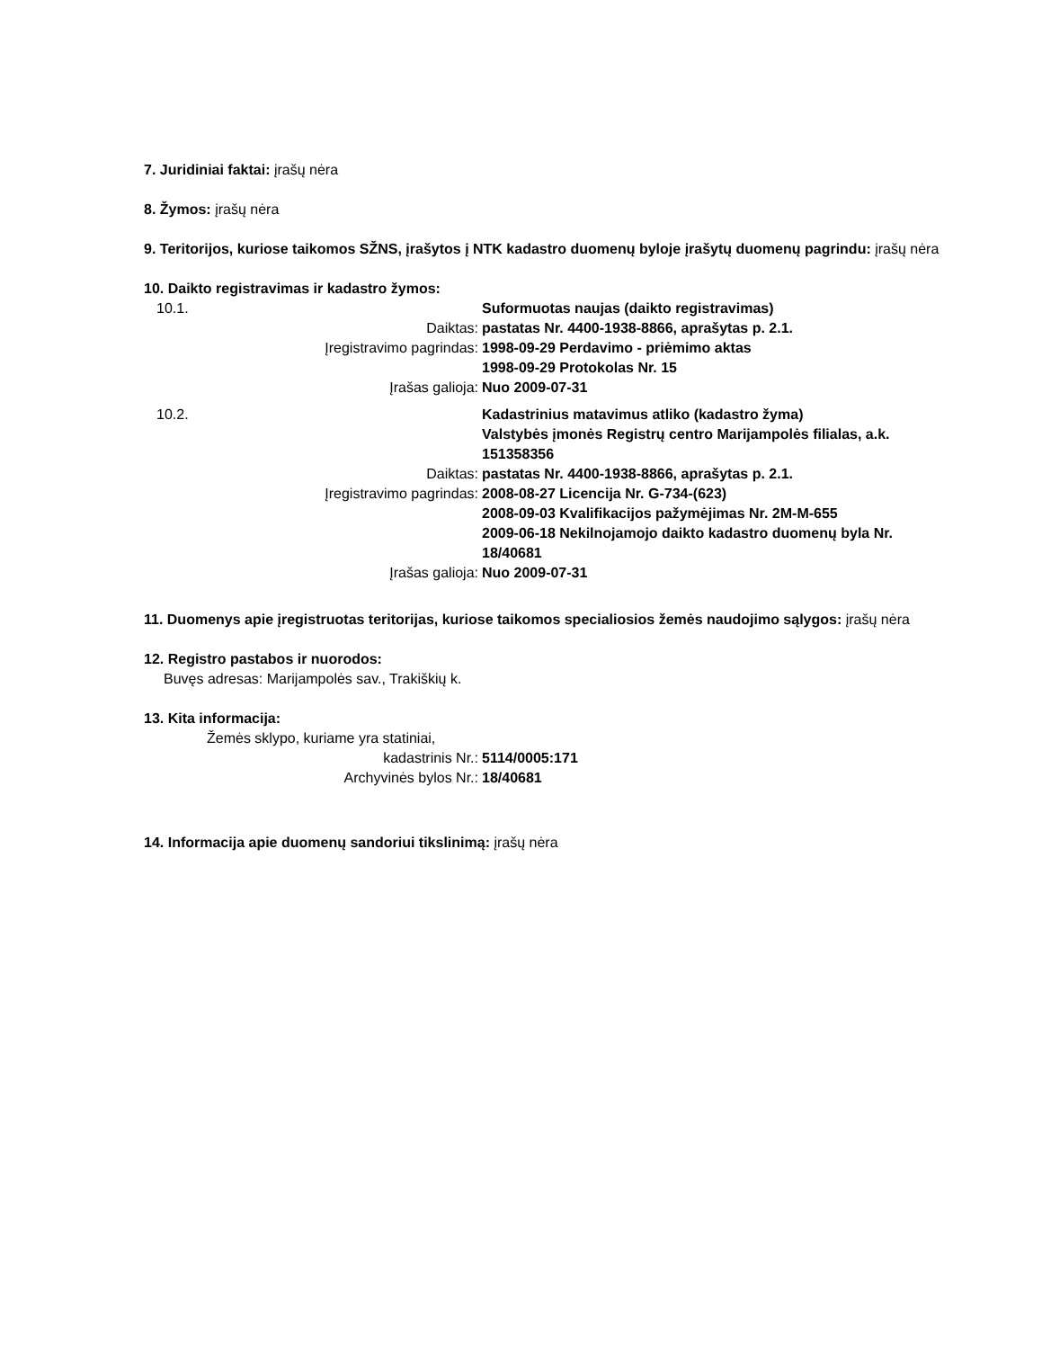7. Juridiniai faktai: įrašų nėra
8. Žymos: įrašų nėra
9. Teritorijos, kuriose taikomos SŽNS, įrašytos į NTK kadastro duomenų byloje įrašytų duomenų pagrindu: įrašų nėra
10. Daikto registravimas ir kadastro žymos:
10.1. Suformuotas naujas (daikto registravimas)
Daiktas: pastatas Nr. 4400-1938-8866, aprašytas p. 2.1.
Įregistravimo pagrindas: 1998-09-29 Perdavimo - priėmimo aktas
1998-09-29 Protokolas Nr. 15
Įrašas galioja: Nuo 2009-07-31
10.2. Kadastrinius matavimus atliko (kadastro žyma)
Valstybės įmonės Registrų centro Marijampolės filialas, a.k. 151358356
Daiktas: pastatas Nr. 4400-1938-8866, aprašytas p. 2.1.
Įregistravimo pagrindas: 2008-08-27 Licencija Nr. G-734-(623)
2008-09-03 Kvalifikacijos pažymėjimas Nr. 2M-M-655
2009-06-18 Nekilnojamojo daikto kadastro duomenų byla Nr. 18/40681
Įrašas galioja: Nuo 2009-07-31
11. Duomenys apie įregistruotas teritorijas, kuriose taikomos specialiosios žemės naudojimo sąlygos: įrašų nėra
12. Registro pastabos ir nuorodos:
Buvęs adresas: Marijampolės sav., Trakiškių k.
13. Kita informacija:
Žemės sklypo, kuriame yra statiniai,
kadastrinis Nr.: 5114/0005:171
Archyvinės bylos Nr.: 18/40681
14. Informacija apie duomenų sandoriui tikslinimą: įrašų nėra